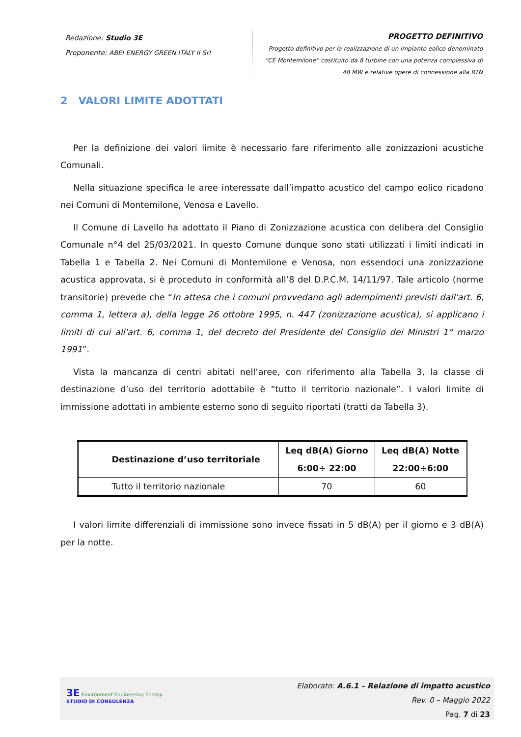Redazione: Studio 3E
Proponente: ABEI ENERGY GREEN ITALY II Srl
PROGETTO DEFINITIVO
Progetto definitivo per la realizzazione di un impianto eolico denominato
“CE Montemilone” costituito da 8 turbine con una potenza complessiva di
48 MW e relative opere di connessione alla RTN
2 VALORI LIMITE ADOTTATI
Per la definizione dei valori limite è necessario fare riferimento alle zonizzazioni acustiche Comunali.
Nella situazione specifica le aree interessate dall’impatto acustico del campo eolico ricadono nei Comuni di Montemilone, Venosa e Lavello.
Il Comune di Lavello ha adottato il Piano di Zonizzazione acustica con delibera del Consiglio Comunale n°4 del 25/03/2021. In questo Comune dunque sono stati utilizzati i limiti indicati in Tabella 1 e Tabella 2. Nei Comuni di Montemilone e Venosa, non essendoci una zonizzazione acustica approvata, si è proceduto in conformità all’8 del D.P.C.M. 14/11/97. Tale articolo (norme transitorie) prevede che “In attesa che i comuni provvedano agli adempimenti previsti dall'art. 6, comma 1, lettera a), della legge 26 ottobre 1995, n. 447 (zonizzazione acustica), si applicano i limiti di cui all'art. 6, comma 1, del decreto del Presidente del Consiglio dei Ministri 1° marzo 1991”.
Vista la mancanza di centri abitati nell’aree, con riferimento alla Tabella 3, la classe di destinazione d’uso del territorio adottabile è “tutto il territorio nazionale”. I valori limite di immissione adottati in ambiente esterno sono di seguito riportati (tratti da Tabella 3).
| Destinazione d’uso territoriale | Leq dB(A) Giorno 6:00÷ 22:00 | Leq dB(A) Notte 22:00÷6:00 |
| --- | --- | --- |
| Tutto il territorio nazionale | 70 | 60 |
I valori limite differenziali di immissione sono invece fissati in 5 dB(A) per il giorno e 3 dB(A) per la notte.
3E Environment Engineering Energy
STUDIO DI CONSULENZA
Elaborato: A.6.1 – Relazione di impatto acustico
Rev. 0 – Maggio 2022
Pag. 7 di 23